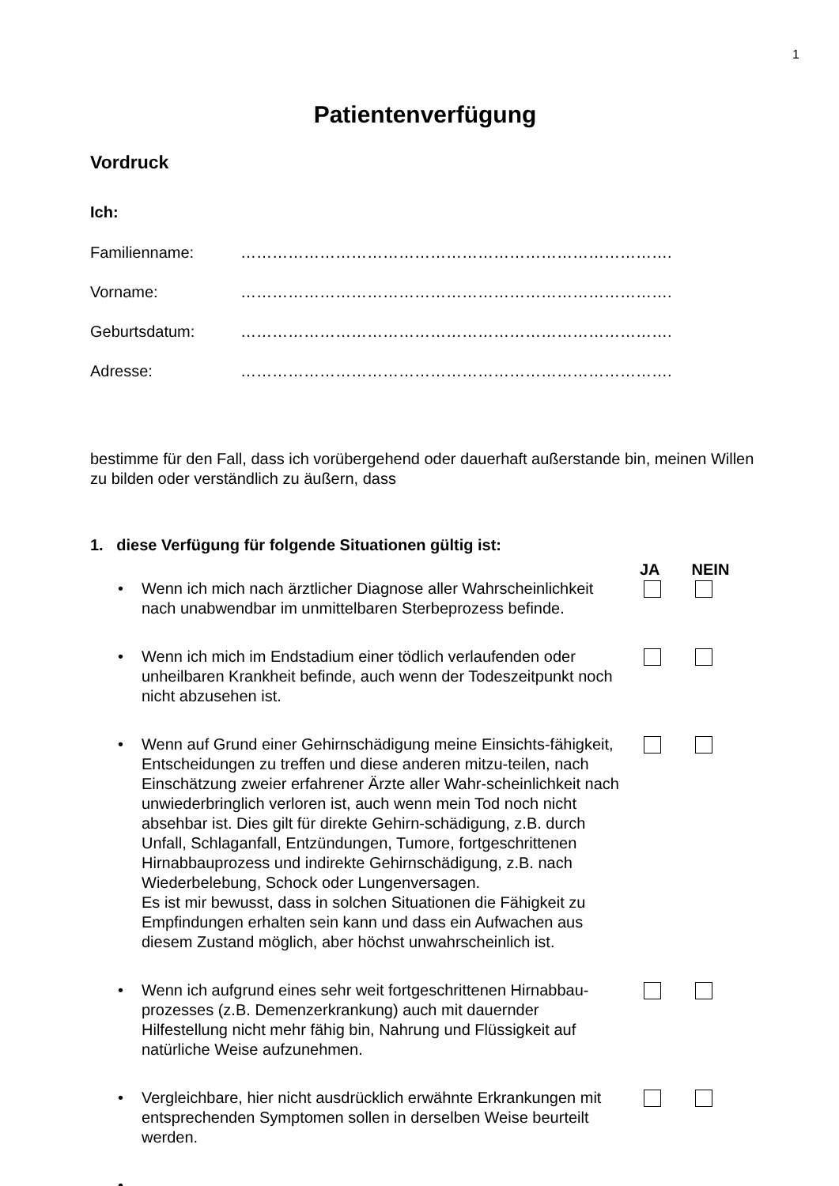1
Patientenverfügung
Vordruck
Ich:
Familienname: ……………………………………………………………………….
Vorname: ……………………………………………………………………….
Geburtsdatum: ……………………………………………………………………….
Adresse: ……………………………………………………………………….
bestimme für den Fall, dass ich vorübergehend oder dauerhaft außerstande bin, meinen Willen zu bilden oder verständlich zu äußern, dass
1. diese Verfügung für folgende Situationen gültig ist:
JA NEIN
• Wenn ich mich nach ärztlicher Diagnose aller Wahrscheinlichkeit nach unabwendbar im unmittelbaren Sterbeprozess befinde.
• Wenn ich mich im Endstadium einer tödlich verlaufenden oder unheilbaren Krankheit befinde, auch wenn der Todeszeitpunkt noch nicht abzusehen ist.
• Wenn auf Grund einer Gehirnschädigung meine Einsichts-fähigkeit, Entscheidungen zu treffen und diese anderen mitzu-teilen, nach Einschätzung zweier erfahrener Ärzte aller Wahr-scheinlichkeit nach unwiederbringlich verloren ist, auch wenn mein Tod noch nicht absehbar ist. Dies gilt für direkte Gehirn-schädigung, z.B. durch Unfall, Schlaganfall, Entzündungen, Tumore, fortgeschrittenen Hirnabbauprozess und indirekte Gehirnschädigung, z.B. nach Wiederbelebung, Schock oder Lungenversagen.
Es ist mir bewusst, dass in solchen Situationen die Fähigkeit zu Empfindungen erhalten sein kann und dass ein Aufwachen aus diesem Zustand möglich, aber höchst unwahrscheinlich ist.
• Wenn ich aufgrund eines sehr weit fortgeschrittenen Hirnabbau-prozesses (z.B. Demenzerkrankung) auch mit dauernder Hilfestellung nicht mehr fähig bin, Nahrung und Flüssigkeit auf natürliche Weise aufzunehmen.
• Vergleichbare, hier nicht ausdrücklich erwähnte Erkrankungen mit entsprechenden Symptomen sollen in derselben Weise beurteilt werden.
• ……………………………………………………………………..